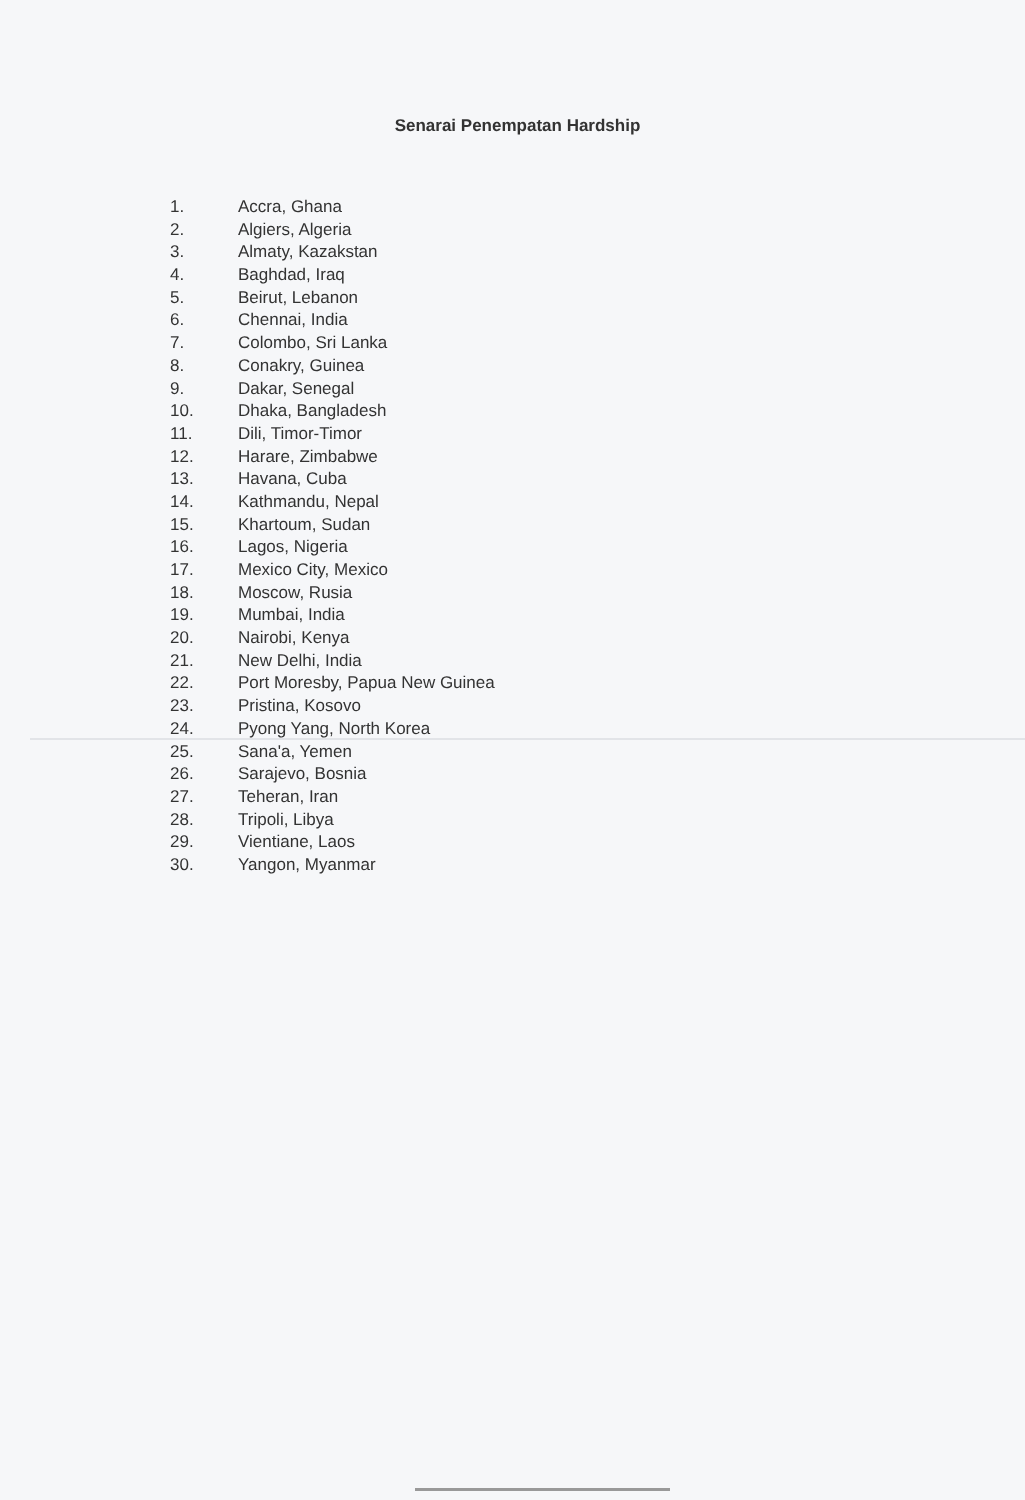Senarai Penempatan Hardship
1. Accra, Ghana
2. Algiers, Algeria
3. Almaty, Kazakstan
4. Baghdad, Iraq
5. Beirut, Lebanon
6. Chennai, India
7. Colombo, Sri Lanka
8. Conakry, Guinea
9. Dakar, Senegal
10. Dhaka, Bangladesh
11. Dili, Timor-Timor
12. Harare, Zimbabwe
13. Havana, Cuba
14. Kathmandu, Nepal
15. Khartoum, Sudan
16. Lagos, Nigeria
17. Mexico City, Mexico
18. Moscow, Rusia
19. Mumbai, India
20. Nairobi, Kenya
21. New Delhi, India
22. Port Moresby, Papua New Guinea
23. Pristina, Kosovo
24. Pyong Yang, North Korea
25. Sana'a, Yemen
26. Sarajevo, Bosnia
27. Teheran, Iran
28. Tripoli, Libya
29. Vientiane, Laos
30. Yangon, Myanmar